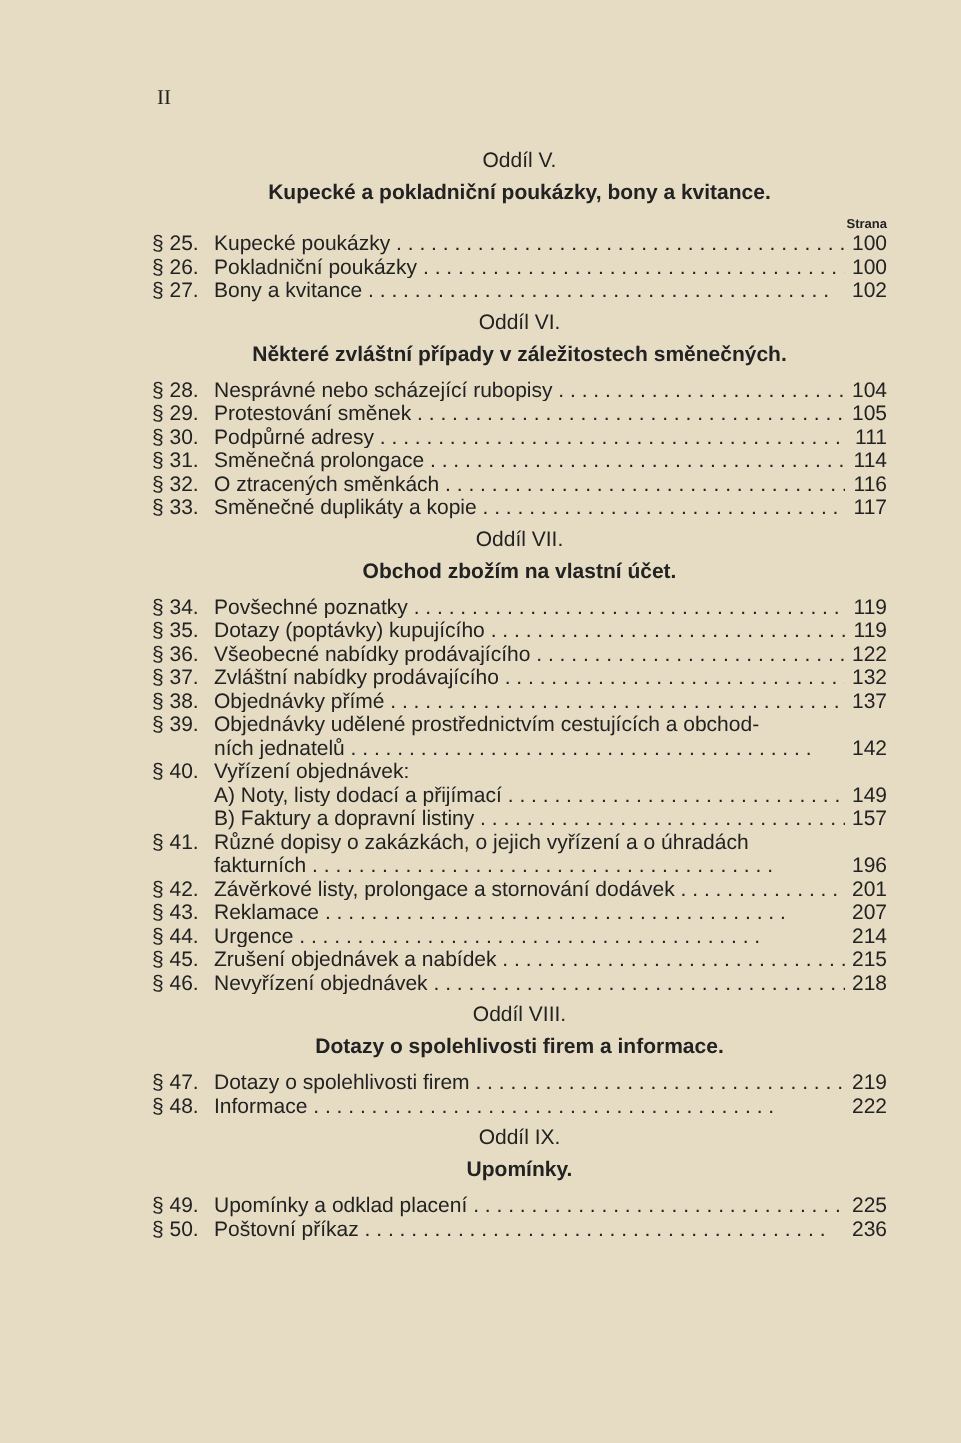II
Oddíl V.
Kupecké a pokladniční poukázky, bony a kvitance.
Strana
§ 25. Kupecké poukázky 100
§ 26. Pokladniční poukázky 100
§ 27. Bony a kvitance 102
Oddíl VI.
Některé zvláštní případy v záležitostech směnečných.
§ 28. Nesprávné nebo scházející rubopisy 104
§ 29. Protestování směnek 105
§ 30. Podpůrné adresy 111
§ 31. Směnečná prolongace 114
§ 32. O ztracených směnkách 116
§ 33. Směnečné duplikáty a kopie 117
Oddíl VII.
Obchod zbožím na vlastní účet.
§ 34. Povšechné poznatky 119
§ 35. Dotazy (poptávky) kupujícího 119
§ 36. Všeobecné nabídky prodávajícího 122
§ 37. Zvláštní nabídky prodávajícího 132
§ 38. Objednávky přímé 137
§ 39. Objednávky udělené prostřednictvím cestujících a obchod-
ních jednatelů 142
§ 40. Vyřízení objednávek:
A) Noty, listy dodací a přijímací 149
B) Faktury a dopravní listiny 157
§ 41. Různé dopisy o zakázkách, o jejich vyřízení a o úhradách
fakturních 196
§ 42. Závěrkové listy, prolongace a stornování dodávek 201
§ 43. Reklamace 207
§ 44. Urgence 214
§ 45. Zrušení objednávek a nabídek 215
§ 46. Nevyřízení objednávek 218
Oddíl VIII.
Dotazy o spolehlivosti firem a informace.
§ 47. Dotazy o spolehlivosti firem 219
§ 48. Informace 222
Oddíl IX.
Upomínky.
§ 49. Upomínky a odklad placení 225
§ 50. Poštovní příkaz 236